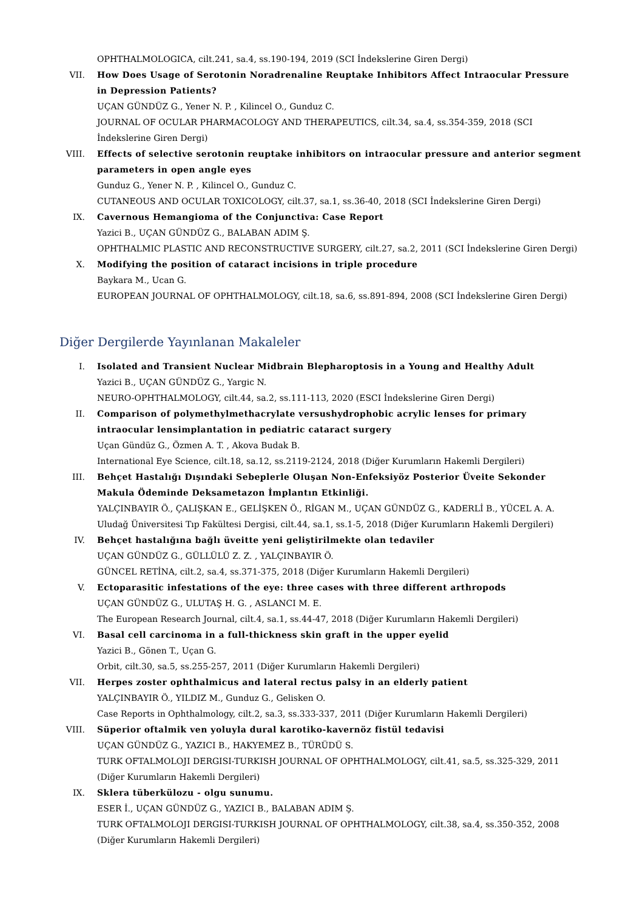OPHTHALMOLOGICA, cilt.241, sa.4, ss.190-194, 2019 (SCI İndekslerine Giren Dergi)
VII. How Does Usage of Serotonin Noradrenaline Reuptake Inhibitors Affect Intraocular Pressure in Depression Patients?
UÇAN GÜNDÜZ G., Yener N. P. , Kilincel O., Gunduz C.
JOURNAL OF OCULAR PHARMACOLOGY AND THERAPEUTICS, cilt.34, sa.4, ss.354-359, 2018 (SCI İndekslerine Giren Dergi)
VIII. Effects of selective serotonin reuptake inhibitors on intraocular pressure and anterior segment parameters in open angle eyes
Gunduz G., Yener N. P. , Kilincel O., Gunduz C.
CUTANEOUS AND OCULAR TOXICOLOGY, cilt.37, sa.1, ss.36-40, 2018 (SCI İndekslerine Giren Dergi)
IX. Cavernous Hemangioma of the Conjunctiva: Case Report
Yazici B., UÇAN GÜNDÜZ G., BALABAN ADIM Ş.
OPHTHALMIC PLASTIC AND RECONSTRUCTIVE SURGERY, cilt.27, sa.2, 2011 (SCI İndekslerine Giren Dergi)
X. Modifying the position of cataract incisions in triple procedure
Baykara M., Ucan G.
EUROPEAN JOURNAL OF OPHTHALMOLOGY, cilt.18, sa.6, ss.891-894, 2008 (SCI İndekslerine Giren Dergi)
Diğer Dergilerde Yayınlanan Makaleler
I. Isolated and Transient Nuclear Midbrain Blepharoptosis in a Young and Healthy Adult
Yazici B., UÇAN GÜNDÜZ G., Yargic N.
NEURO-OPHTHALMOLOGY, cilt.44, sa.2, ss.111-113, 2020 (ESCI İndekslerine Giren Dergi)
II. Comparison of polymethylmethacrylate versushydrophobic acrylic lenses for primary intraocular lensimplantation in pediatric cataract surgery
Uçan Gündüz G., Özmen A. T. , Akova Budak B.
International Eye Science, cilt.18, sa.12, ss.2119-2124, 2018 (Diğer Kurumların Hakemli Dergileri)
III. Behçet Hastalığı Dışındaki Sebeplerle Oluşan Non-Enfeksiyöz Posterior Üveite Sekonder Makula Ödeminde Deksametazon İmplantın Etkinliği.
YALÇINBAYIR Ö., ÇALIŞKAN E., GELİŞKEN Ö., RİGAN M., UÇAN GÜNDÜZ G., KADERLİ B., YÜCEL A. A.
Uludağ Üniversitesi Tıp Fakültesi Dergisi, cilt.44, sa.1, ss.1-5, 2018 (Diğer Kurumların Hakemli Dergileri)
IV. Behçet hastalığına bağlı üveitte yeni geliştirilmekte olan tedaviler
UÇAN GÜNDÜZ G., GÜLLÜLÜ Z. Z. , YALÇINBAYIR Ö.
GÜNCEL RETİNA, cilt.2, sa.4, ss.371-375, 2018 (Diğer Kurumların Hakemli Dergileri)
V. Ectoparasitic infestations of the eye: three cases with three different arthropods
UÇAN GÜNDÜZ G., ULUTAŞ H. G. , ASLANCI M. E.
The European Research Journal, cilt.4, sa.1, ss.44-47, 2018 (Diğer Kurumların Hakemli Dergileri)
VI. Basal cell carcinoma in a full-thickness skin graft in the upper eyelid
Yazici B., Gönen T., Uçan G.
Orbit, cilt.30, sa.5, ss.255-257, 2011 (Diğer Kurumların Hakemli Dergileri)
VII. Herpes zoster ophthalmicus and lateral rectus palsy in an elderly patient
YALÇINBAYIR Ö., YILDIZ M., Gunduz G., Gelisken O.
Case Reports in Ophthalmology, cilt.2, sa.3, ss.333-337, 2011 (Diğer Kurumların Hakemli Dergileri)
VIII. Süperior oftalmik ven yoluyla dural karotiko-kavernöz fistül tedavisi
UÇAN GÜNDÜZ G., YAZICI B., HAKYEMEZ B., TÜRÜDÜ S.
TURK OFTALMOLOJI DERGISI-TURKISH JOURNAL OF OPHTHALMOLOGY, cilt.41, sa.5, ss.325-329, 2011 (Diğer Kurumların Hakemli Dergileri)
IX. Sklera tüberkülozu - olgu sunumu.
ESER İ., UÇAN GÜNDÜZ G., YAZICI B., BALABAN ADIM Ş.
TURK OFTALMOLOJI DERGISI-TURKISH JOURNAL OF OPHTHALMOLOGY, cilt.38, sa.4, ss.350-352, 2008 (Diğer Kurumların Hakemli Dergileri)